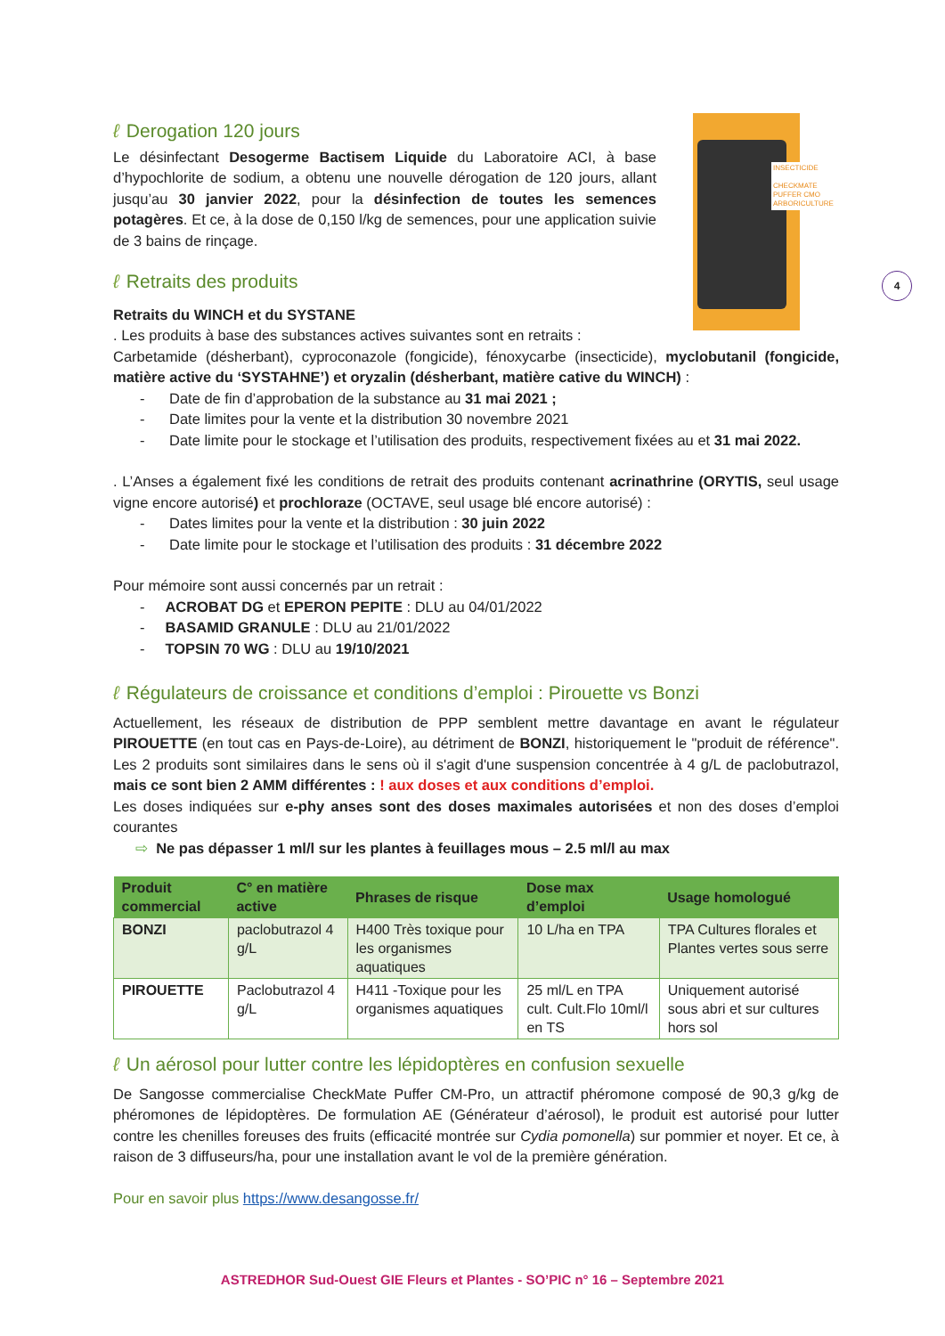INSECTICIDE
CHECKMATE
PUFFER CMO
ARBORICULTURE
4
ℓ Derogation 120 jours
Le désinfectant Desogerme Bactisem Liquide du Laboratoire ACI, à base d’hypochlorite de sodium, a obtenu une nouvelle dérogation de 120 jours, allant jusqu’au 30 janvier 2022, pour la désinfection de toutes les semences potagères. Et ce, à la dose de 0,150 l/kg de semences, pour une application suivie de 3 bains de rinçage.
ℓ Retraits des produits
Retraits du WINCH et du SYSTANE
. Les produits à base des substances actives suivantes sont en retraits :
Carbetamide (désherbant), cyproconazole (fongicide), fénoxycarbe (insecticide), myclobutanil (fongicide, matière active du ‘SYSTAHNE’) et oryzalin (désherbant, matière cative du WINCH) :
- Date de fin d’approbation de la substance au 31 mai 2021 ;
- Date limites pour la vente et la distribution 30 novembre 2021
- Date limite pour le stockage et l’utilisation des produits, respectivement fixées au et 31 mai 2022.
. L’Anses a également fixé les conditions de retrait des produits contenant acrinathrine (ORYTIS, seul usage vigne encore autorisé) et prochloraze (OCTAVE, seul usage blé encore autorisé) :
- Dates limites pour la vente et la distribution : 30 juin 2022
- Date limite pour le stockage et l’utilisation des produits : 31 décembre 2022
Pour mémoire sont aussi concernés par un retrait :
- ACROBAT DG et EPERON PEPITE : DLU au 04/01/2022
- BASAMID GRANULE : DLU au 21/01/2022
- TOPSIN 70 WG : DLU au 19/10/2021
ℓ Régulateurs de croissance et conditions d’emploi : Pirouette vs Bonzi
Actuellement, les réseaux de distribution de PPP semblent mettre davantage en avant le régulateur PIROUETTE (en tout cas en Pays-de-Loire), au détriment de BONZI, historiquement le "produit de référence". Les 2 produits sont similaires dans le sens où il s'agit d'une suspension concentrée à 4 g/L de paclobutrazol, mais ce sont bien 2 AMM différentes : ! aux doses et aux conditions d’emploi.
Les doses indiquées sur e-phy anses sont des doses maximales autorisées et non des doses d’emploi courantes
⇨ Ne pas dépasser 1 ml/l sur les plantes à feuillages mous – 2.5 ml/l au max
| Produit commercial | C° en matière active | Phrases de risque | Dose max d’emploi | Usage homologué |
| --- | --- | --- | --- | --- |
| BONZI | paclobutrazol 4 g/L | H400 Très toxique pour les organismes aquatiques | 10 L/ha en TPA | TPA Cultures florales et Plantes vertes sous serre |
| PIROUETTE | Paclobutrazol 4 g/L | H411 -Toxique pour les organismes aquatiques | 25 ml/L en TPA cult. Cult.Flo 10ml/l en TS | Uniquement autorisé sous abri et sur cultures hors sol |
ℓ Un aérosol pour lutter contre les lépidoptères en confusion sexuelle
De Sangosse commercialise CheckMate Puffer CM-Pro, un attractif phéromone composé de 90,3 g/kg de phéromones de lépidoptères. De formulation AE (Générateur d’aérosol), le produit est autorisé pour lutter contre les chenilles foreuses des fruits (efficacité montrée sur Cydia pomonella) sur pommier et noyer. Et ce, à raison de 3 diffuseurs/ha, pour une installation avant le vol de la première génération.
Pour en savoir plus https://www.desangosse.fr/
ASTREDHOR Sud-Ouest GIE Fleurs et Plantes - SO’PIC n° 16 – Septembre 2021